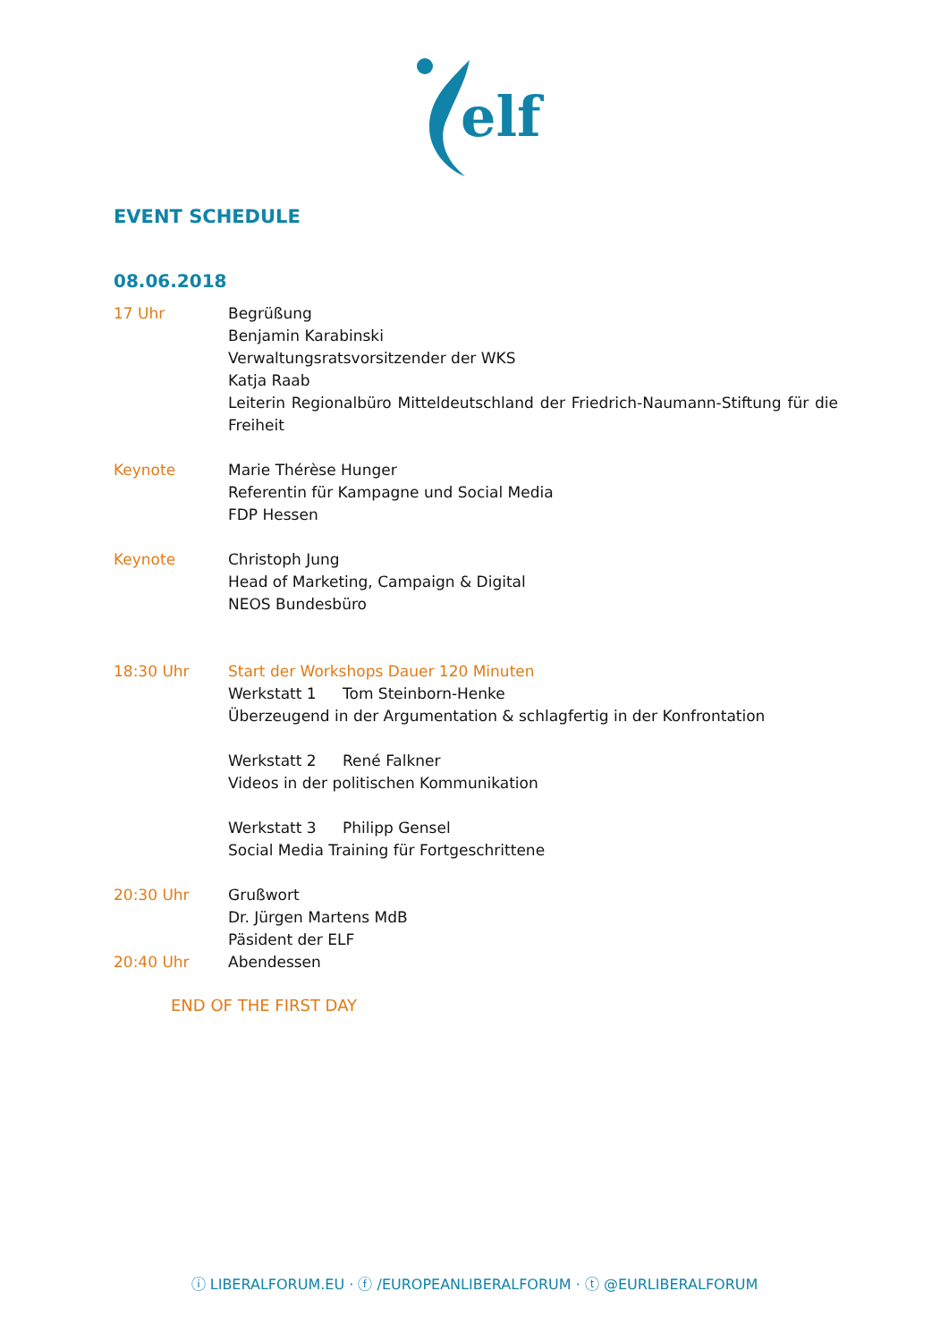elf
EVENT SCHEDULE
08.06.2018
17 Uhr Begrüßung
Benjamin Karabinski
Verwaltungsratsvorsitzender der WKS
Katja Raab
Leiterin Regionalbüro Mitteldeutschland der Friedrich-Naumann-Stiftung für die Freiheit
Keynote Marie Thérèse Hunger
Referentin für Kampagne und Social Media
FDP Hessen
Keynote Christoph Jung
Head of Marketing, Campaign & Digital
NEOS Bundesbüro
18:30 Uhr Start der Workshops Dauer 120 Minuten
Werkstatt 1 Tom Steinborn-Henke
Überzeugend in der Argumentation & schlagfertig in der Konfrontation
Werkstatt 2 René Falkner
Videos in der politischen Kommunikation
Werkstatt 3 Philipp Gensel
Social Media Training für Fortgeschrittene
20:30 Uhr Grußwort
Dr. Jürgen Martens MdB
Päsident der ELF
20:40 Uhr Abendessen
END OF THE FIRST DAY
ⓘ LIBERALFORUM.EU · ⓕ /EUROPEANLIBERALFORUM · ⓣ @EURLIBERALFORUM